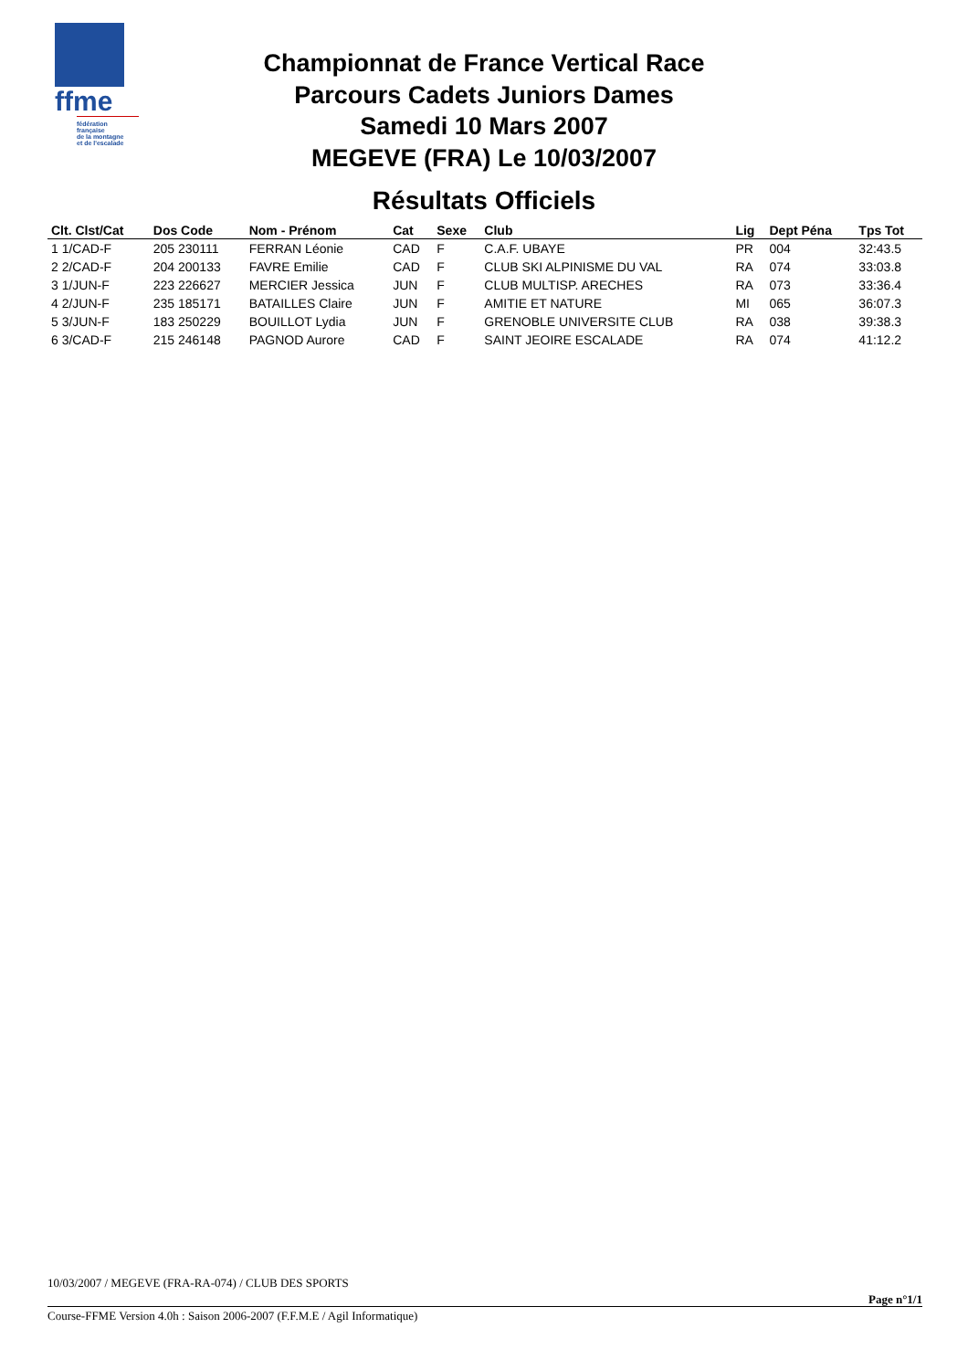ffme
fédération
française
de la montagne
et de l'escalade
Championnat de France Vertical Race
Parcours Cadets Juniors Dames
Samedi 10 Mars 2007
MEGEVE (FRA) Le 10/03/2007
Résultats Officiels
| Clt. Clst/Cat | Dos Code | Nom - Prénom | Cat | Sexe | Club | Lig | Dept Péna | Tps Tot |
| --- | --- | --- | --- | --- | --- | --- | --- | --- |
| 1 1/CAD-F | 205 230111 | FERRAN Léonie | CAD | F | C.A.F. UBAYE | PR | 004 | 32:43.5 |
| 2 2/CAD-F | 204 200133 | FAVRE Emilie | CAD | F | CLUB SKI ALPINISME DU VAL | RA | 074 | 33:03.8 |
| 3 1/JUN-F | 223 226627 | MERCIER Jessica | JUN | F | CLUB MULTISP. ARECHES | RA | 073 | 33:36.4 |
| 4 2/JUN-F | 235 185171 | BATAILLES Claire | JUN | F | AMITIE ET NATURE | MI | 065 | 36:07.3 |
| 5 3/JUN-F | 183 250229 | BOUILLOT Lydia | JUN | F | GRENOBLE UNIVERSITE CLUB | RA | 038 | 39:38.3 |
| 6 3/CAD-F | 215 246148 | PAGNOD Aurore | CAD | F | SAINT JEOIRE ESCALADE | RA | 074 | 41:12.2 |
10/03/2007 / MEGEVE (FRA-RA-074) / CLUB DES SPORTS
Page n°1/1
Course-FFME Version 4.0h : Saison 2006-2007 (F.F.M.E / Agil Informatique)